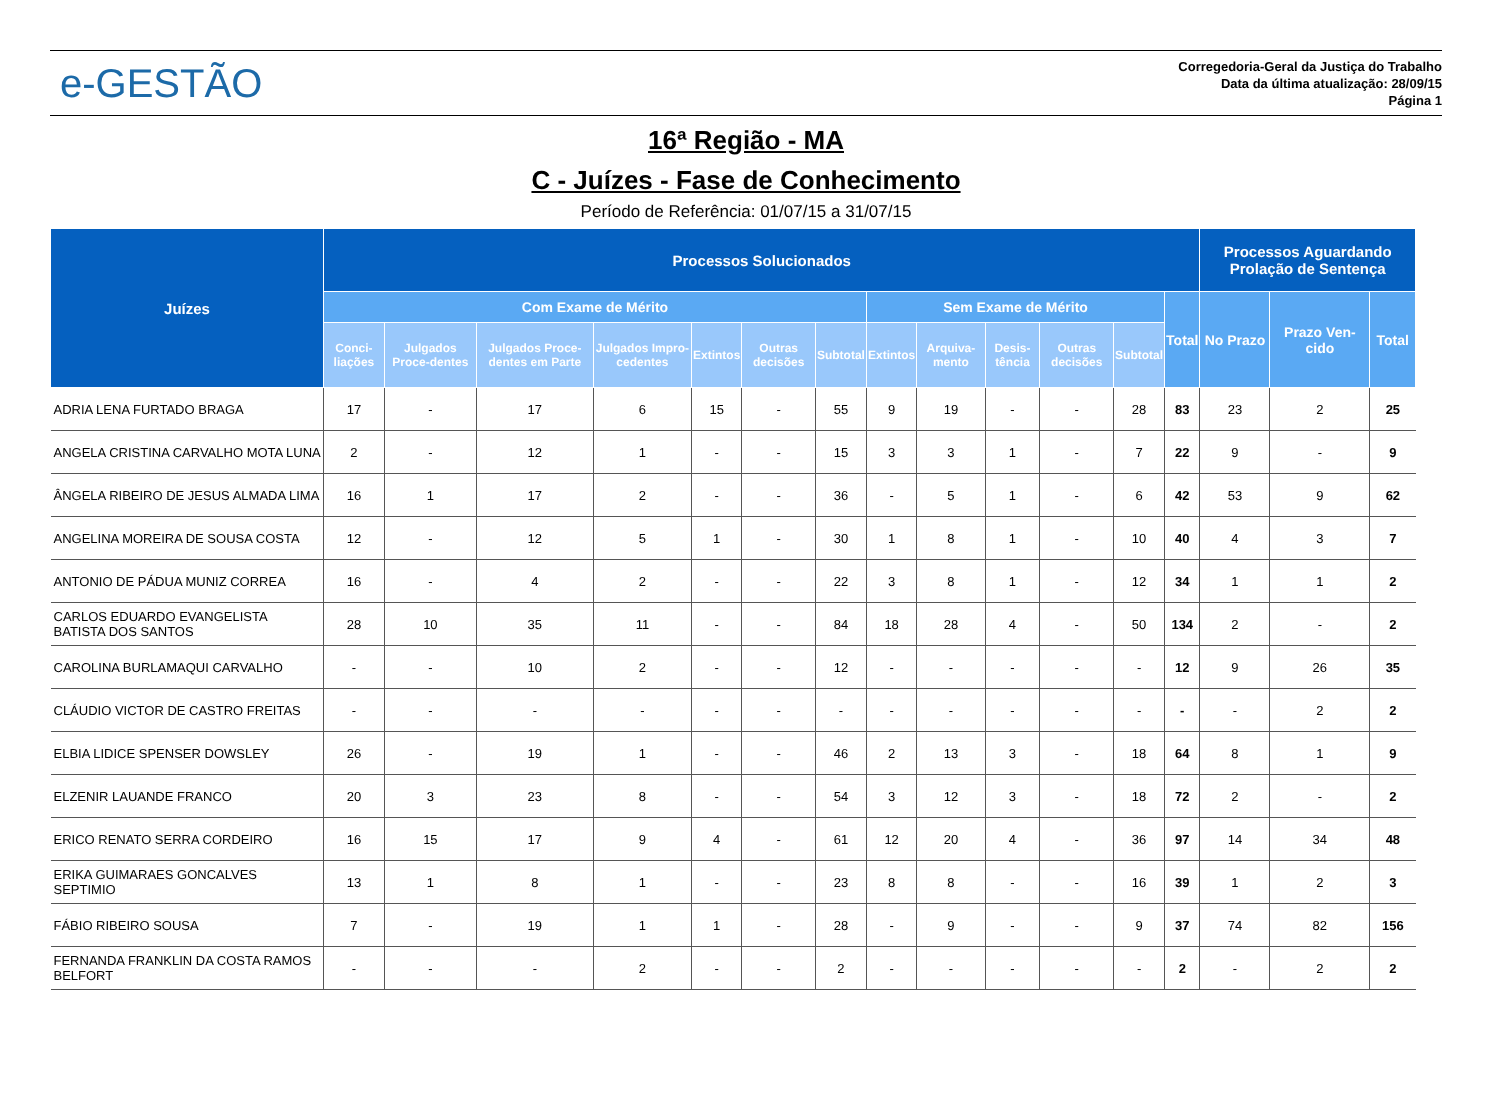e-GESTÃO
Corregedoria-Geral da Justiça do Trabalho
Data da última atualização: 28/09/15
Página 1
16ª Região - MA
C - Juízes - Fase de Conhecimento
Período de Referência: 01/07/15 a 31/07/15
| Juízes | Processos Solucionados | | | | | | | | | | | | | Processos Aguardando Prolação de Sentença | | |
| --- | --- | --- | --- | --- | --- | --- | --- | --- | --- | --- | --- | --- | --- | --- | --- | --- |
| | Com Exame de Mérito | | | | | | | Sem Exame de Mérito | | | | | Total | No Prazo | Prazo Ven-cido | Total |
| | Conci-liações | Julgados Proce-dentes | Julgados Proce-dentes em Parte | Julgados Impro-cedentes | Extintos | Outras decisões | Subtotal | Extintos | Arquiva-mento | Desis-tência | Outras decisões | Subtotal | | | | |
| ADRIA LENA FURTADO BRAGA | 17 | - | 17 | 6 | 15 | - | 55 | 9 | 19 | - | - | 28 | 83 | 23 | 2 | 25 |
| ANGELA CRISTINA CARVALHO MOTA LUNA | 2 | - | 12 | 1 | - | - | 15 | 3 | 3 | 1 | - | 7 | 22 | 9 | - | 9 |
| ÂNGELA RIBEIRO DE JESUS ALMADA LIMA | 16 | 1 | 17 | 2 | - | - | 36 | - | 5 | 1 | - | 6 | 42 | 53 | 9 | 62 |
| ANGELINA MOREIRA DE SOUSA COSTA | 12 | - | 12 | 5 | 1 | - | 30 | 1 | 8 | 1 | - | 10 | 40 | 4 | 3 | 7 |
| ANTONIO DE PÁDUA MUNIZ CORREA | 16 | - | 4 | 2 | - | - | 22 | 3 | 8 | 1 | - | 12 | 34 | 1 | 1 | 2 |
| CARLOS EDUARDO EVANGELISTA BATISTA DOS SANTOS | 28 | 10 | 35 | 11 | - | - | 84 | 18 | 28 | 4 | - | 50 | 134 | 2 | - | 2 |
| CAROLINA BURLAMAQUI CARVALHO | - | - | 10 | 2 | - | - | 12 | - | - | - | - | - | 12 | 9 | 26 | 35 |
| CLÁUDIO VICTOR DE CASTRO FREITAS | - | - | - | - | - | - | - | - | - | - | - | - | - | - | 2 | 2 |
| ELBIA LIDICE SPENSER DOWSLEY | 26 | - | 19 | 1 | - | - | 46 | 2 | 13 | 3 | - | 18 | 64 | 8 | 1 | 9 |
| ELZENIR LAUANDE FRANCO | 20 | 3 | 23 | 8 | - | - | 54 | 3 | 12 | 3 | - | 18 | 72 | 2 | - | 2 |
| ERICO RENATO SERRA CORDEIRO | 16 | 15 | 17 | 9 | 4 | - | 61 | 12 | 20 | 4 | - | 36 | 97 | 14 | 34 | 48 |
| ERIKA GUIMARAES GONCALVES SEPTIMIO | 13 | 1 | 8 | 1 | - | - | 23 | 8 | 8 | - | - | 16 | 39 | 1 | 2 | 3 |
| FÁBIO RIBEIRO SOUSA | 7 | - | 19 | 1 | 1 | - | 28 | - | 9 | - | - | 9 | 37 | 74 | 82 | 156 |
| FERNANDA FRANKLIN DA COSTA RAMOS BELFORT | - | - | - | 2 | - | - | 2 | - | - | - | - | - | 2 | - | 2 | 2 |